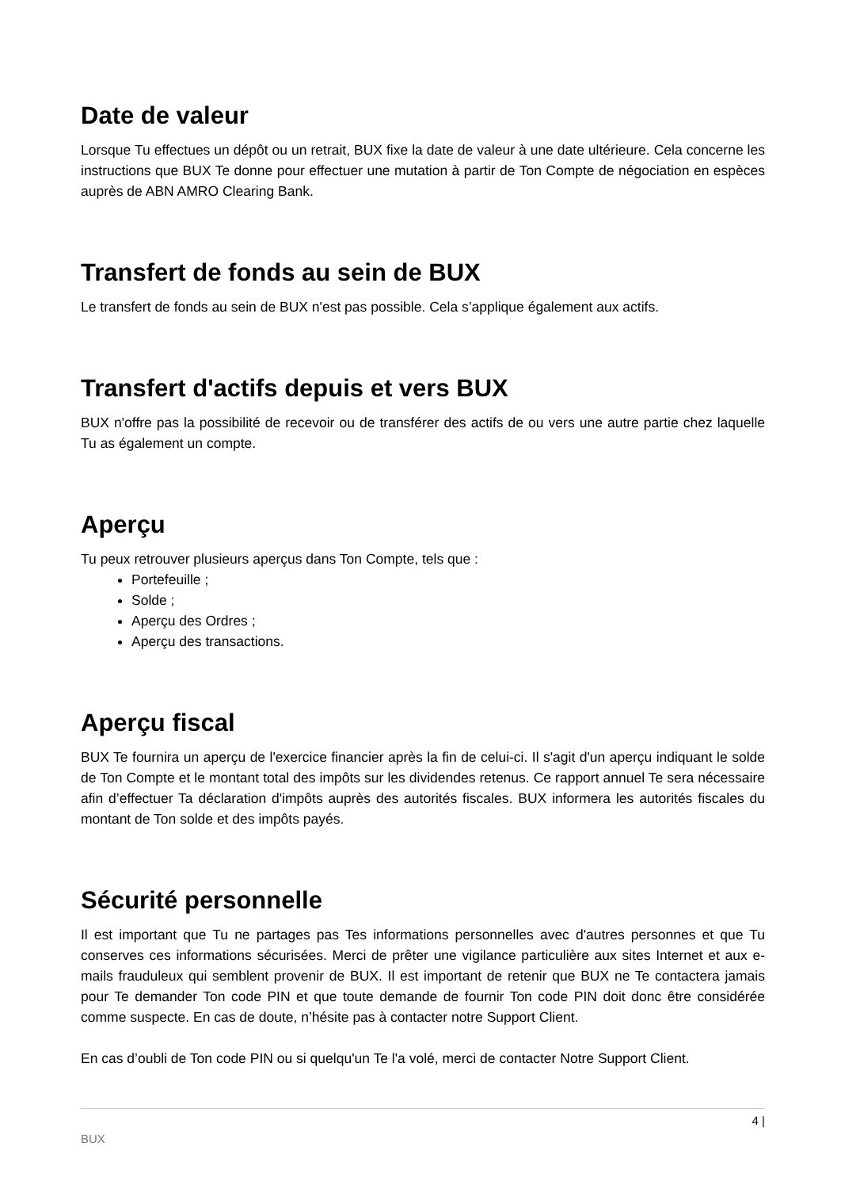Date de valeur
Lorsque Tu effectues un dépôt ou un retrait, BUX fixe la date de valeur à une date ultérieure. Cela concerne les instructions que BUX Te donne pour effectuer une mutation à partir de Ton Compte de négociation en espèces auprès de ABN AMRO Clearing Bank.
Transfert de fonds au sein de BUX
Le transfert de fonds au sein de BUX n'est pas possible. Cela s’applique également aux actifs.
Transfert d'actifs depuis et vers BUX
BUX n'offre pas la possibilité de recevoir ou de transférer des actifs de ou vers une autre partie chez laquelle Tu as également un compte.
Aperçu
Tu peux retrouver plusieurs aperçus dans Ton Compte, tels que :
Portefeuille ;
Solde ;
Aperçu des Ordres ;
Aperçu des transactions.
Aperçu fiscal
BUX Te fournira un aperçu de l'exercice financier après la fin de celui-ci. Il s'agit d'un aperçu indiquant le solde de Ton Compte et le montant total des impôts sur les dividendes retenus. Ce rapport annuel Te sera nécessaire afin d’effectuer Ta déclaration d'impôts auprès des autorités fiscales. BUX informera les autorités fiscales du montant de Ton solde et des impôts payés.
Sécurité personnelle
Il est important que Tu ne partages pas Tes informations personnelles avec d'autres personnes et que Tu conserves ces informations sécurisées. Merci de prêter une vigilance particulière aux sites Internet et aux e-mails frauduleux qui semblent provenir de BUX. Il est important de retenir que BUX ne Te contactera jamais pour Te demander Ton code PIN et que toute demande de fournir Ton code PIN doit donc être considérée comme suspecte. En cas de doute, n’hésite pas à contacter notre Support Client.
En cas d’oubli de Ton code PIN ou si quelqu'un Te l'a volé, merci de contacter Notre Support Client.
4 |
BUX